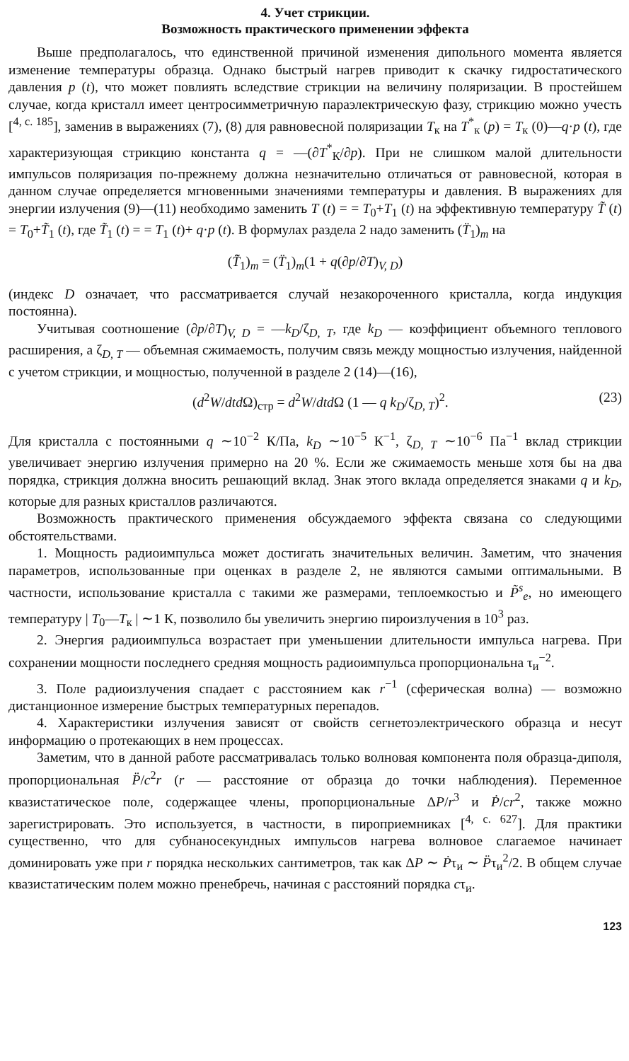4. Учет стрикции.
Возможность практического применении эффекта
Выше предполагалось, что единственной причиной изменения дипольного момента является изменение температуры образца. Однако быстрый нагрев приводит к скачку гидростатического давления p (t), что может повлиять вследствие стрикции на величину поляризации. В простейшем случае, когда кристалл имеет центросимметричную параэлектрическую фазу, стрикцию можно учесть [<sup>4, с. 185</sup>], заменив в выражениях (7), (8) для равновесной поляризации T<sub>к</sub> на T<sup>*</sup><sub>к</sub> (p) = T<sub>к</sub> (0)—q·p (t), где характеризующая стрикцию константа q = —(∂T<sup>*</sup><sub>К</sub>/∂p). При не слишком малой длительности импульсов поляризация по-прежнему должна незначительно отличаться от равновесной, которая в данном случае определяется мгновенными значениями температуры и давления. В выражениях для энергии излучения (9)—(11) необходимо заменить T (t) = = T<sub>0</sub>+T<sub>1</sub> (t) на эффективную температуру T̃ (t) = T<sub>0</sub>+T̃<sub>1</sub> (t), где T̃<sub>1</sub> (t) = = T<sub>1</sub> (t)+ q·p (t). В формулах раздела 2 надо заменить (T̈<sub>1</sub>)<sub>m</sub> на
(T̃̈<sub>1</sub>)<sub>m</sub> = (T̈<sub>1</sub>)<sub>m</sub>(1 + q(∂p/∂T)<sub>V, D</sub>)
(индекс D означает, что рассматривается случай незакороченного кристалла, когда индукция постоянна).
Учитывая соотношение (∂p/∂T)<sub>V, D</sub> = —k<sub>D</sub>/ζ<sub>D, T</sub>, где k<sub>D</sub> — коэффициент объемного теплового расширения, а ζ<sub>D, T</sub> — объемная сжимаемость, получим связь между мощностью излучения, найденной с учетом стрикции, и мощностью, полученной в разделе 2 (14)—(16),
(d<sup>2</sup>W/dt d Ω)<sub>стр</sub> = d<sup>2</sup>W/dt d Ω (1 — q k<sub>D</sub>/ζ<sub>D, T</sub>)<sup>2</sup>. (23)
Для кристалла с постоянными q ∼10<sup>−2</sup> К/Па, k<sub>D</sub> ∼10<sup>−5</sup> К<sup>−1</sup>, ζ<sub>D, T</sub> ∼10<sup>−6</sup> Па<sup>−1</sup> вклад стрикции увеличивает энергию излучения примерно на 20 %. Если же сжимаемость меньше хотя бы на два порядка, стрикция должна вносить решающий вклад. Знак этого вклада определяется знаками q и k<sub>D</sub>, которые для разных кристаллов различаются.
Возможность практического применения обсуждаемого эффекта связана со следующими обстоятельствами.
1. Мощность радиоимпульса может достигать значительных величин. Заметим, что значения параметров, использованные при оценках в разделе 2, не являются самыми оптимальными. В частности, использование кристалла с такими же размерами, теплоемкостью и P̃<sup>s</sup><sub>e</sub>, но имеющего температуру | T<sub>0</sub>—T<sub>к</sub> | ∼1 К, позволило бы увеличить энергию пироизлучения в 10<sup>3</sup> раз.
2. Энергия радиоимпульса возрастает при уменьшении длительности импульса нагрева. При сохранении мощности последнего средняя мощность радиоимпульса пропорциональна τ<sub>и</sub><sup>−2</sup>.
3. Поле радиоизлучения спадает с расстоянием как r<sup>−1</sup> (сферическая волна) — возможно дистанционное измерение быстрых температурных перепадов.
4. Характеристики излучения зависят от свойств сегнетоэлектрического образца и несут информацию о протекающих в нем процессах.
Заметим, что в данной работе рассматривалась только волновая компонента поля образца-диполя, пропорциональная P̈/c<sup>2</sup>r (r — расстояние от образца до точки наблюдения). Переменное квазистатическое поле, содержащее члены, пропорциональные ΔP/r<sup>3</sup> и Ṗ/cr<sup>2</sup>, также можно зарегистрировать. Это используется, в частности, в пироприемниках [<sup>4, с. 627</sup>]. Для практики существенно, что для субнаносекундных импульсов нагрева волновое слагаемое начинает доминировать уже при r порядка нескольких сантиметров, так как ΔP ∼ Ṗτ<sub>и</sub> ∼ P̈τ<sub>и</sub><sup>2</sup>/2. В общем случае квазистатическим полем можно пренебречь, начиная с расстояний порядка cτ<sub>и</sub>.
123